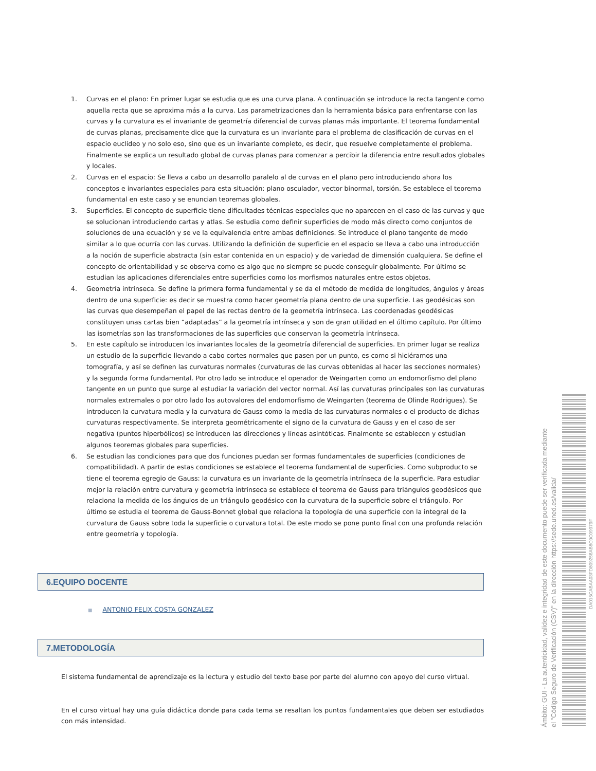1. Curvas en el plano: En primer lugar se estudia que es una curva plana. A continuación se introduce la recta tangente como aquella recta que se aproxima más a la curva. Las parametrizaciones dan la herramienta básica para enfrentarse con las curvas y la curvatura es el invariante de geometría diferencial de curvas planas más importante. El teorema fundamental de curvas planas, precisamente dice que la curvatura es un invariante para el problema de clasificación de curvas en el espacio euclídeo y no solo eso, sino que es un invariante completo, es decir, que resuelve completamente el problema. Finalmente se explica un resultado global de curvas planas para comenzar a percibir la diferencia entre resultados globales y locales.
2. Curvas en el espacio: Se lleva a cabo un desarrollo paralelo al de curvas en el plano pero introduciendo ahora los conceptos e invariantes especiales para esta situación: plano osculador, vector binormal, torsión. Se establece el teorema fundamental en este caso y se enuncian teoremas globales.
3. Superficies. El concepto de superficie tiene dificultades técnicas especiales que no aparecen en el caso de las curvas y que se solucionan introduciendo cartas y atlas. Se estudia como definir superficies de modo más directo como conjuntos de soluciones de una ecuación y se ve la equivalencia entre ambas definiciones. Se introduce el plano tangente de modo similar a lo que ocurría con las curvas. Utilizando la definición de superficie en el espacio se lleva a cabo una introducción a la noción de superficie abstracta (sin estar contenida en un espacio) y de variedad de dimensión cualquiera. Se define el concepto de orientabilidad y se observa como es algo que no siempre se puede conseguir globalmente. Por último se estudian las aplicaciones diferenciales entre superficies como los morfismos naturales entre estos objetos.
4. Geometría intrínseca. Se define la primera forma fundamental y se da el método de medida de longitudes, ángulos y áreas dentro de una superficie: es decir se muestra como hacer geometría plana dentro de una superficie. Las geodésicas son las curvas que desempeñan el papel de las rectas dentro de la geometría intrínseca. Las coordenadas geodésicas constituyen unas cartas bien “adaptadas” a la geometría intrínseca y son de gran utilidad en el último capítulo. Por último las isometrías son las transformaciones de las superficies que conservan la geometría intrínseca.
5. En este capítulo se introducen los invariantes locales de la geometría diferencial de superficies. En primer lugar se realiza un estudio de la superficie llevando a cabo cortes normales que pasen por un punto, es como si hiciéramos una tomografía, y así se definen las curvaturas normales (curvaturas de las curvas obtenidas al hacer las secciones normales) y la segunda forma fundamental. Por otro lado se introduce el operador de Weingarten como un endomorfismo del plano tangente en un punto que surge al estudiar la variación del vector normal. Así las curvaturas principales son las curvaturas normales extremales o por otro lado los autovalores del endomorfismo de Weingarten (teorema de Olinde Rodrigues). Se introducen la curvatura media y la curvatura de Gauss como la media de las curvaturas normales o el producto de dichas curvaturas respectivamente. Se interpreta geométricamente el signo de la curvatura de Gauss y en el caso de ser negativa (puntos hiperbólicos) se introducen las direcciones y líneas asintóticas. Finalmente se establecen y estudian algunos teoremas globales para superficies.
6. Se estudian las condiciones para que dos funciones puedan ser formas fundamentales de superficies (condiciones de compatibilidad). A partir de estas condiciones se establece el teorema fundamental de superficies. Como subproducto se tiene el teorema egregio de Gauss: la curvatura es un invariante de la geometría intrínseca de la superficie. Para estudiar mejor la relación entre curvatura y geometría intrínseca se establece el teorema de Gauss para triángulos geodésicos que relaciona la medida de los ángulos de un triángulo geodésico con la curvatura de la superficie sobre el triángulo. Por último se estudia el teorema de Gauss-Bonnet global que relaciona la topología de una superficie con la integral de la curvatura de Gauss sobre toda la superficie o curvatura total. De este modo se pone punto final con una profunda relación entre geometría y topología.
6.EQUIPO DOCENTE
■ ANTONIO FELIX COSTA GONZALEZ
7.METODOLOGÍA
El sistema fundamental de aprendizaje es la lectura y estudio del texto base por parte del alumno con apoyo del curso virtual.
En el curso virtual hay una guía didáctica donde para cada tema se resaltan los puntos fundamentales que deben ser estudiados con más intensidad.
Ámbito: GUI - La autenticidad, validez e integridad de este documento puede ser verificada mediante
el "Código Seguro de Verificación (CSV)" en la dirección https://sede.uned.es/valida/
DA015CABAA03FD809256AB8C0C09979F